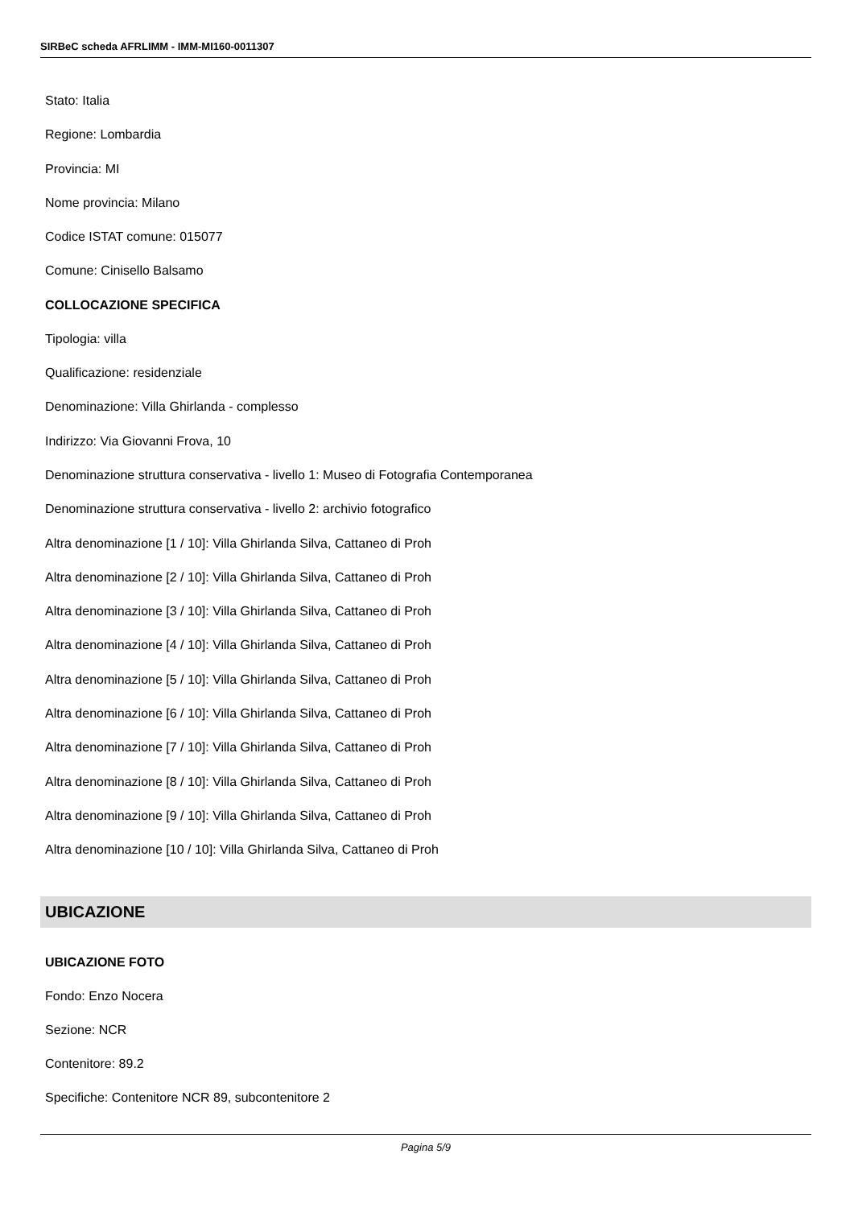SIRBeC scheda AFRLIMM - IMM-MI160-0011307
Stato: Italia
Regione: Lombardia
Provincia: MI
Nome provincia: Milano
Codice ISTAT comune: 015077
Comune: Cinisello Balsamo
COLLOCAZIONE SPECIFICA
Tipologia: villa
Qualificazione: residenziale
Denominazione: Villa Ghirlanda - complesso
Indirizzo: Via Giovanni Frova, 10
Denominazione struttura conservativa - livello 1: Museo di Fotografia Contemporanea
Denominazione struttura conservativa - livello 2: archivio fotografico
Altra denominazione [1 / 10]: Villa Ghirlanda Silva, Cattaneo di Proh
Altra denominazione [2 / 10]: Villa Ghirlanda Silva, Cattaneo di Proh
Altra denominazione [3 / 10]: Villa Ghirlanda Silva, Cattaneo di Proh
Altra denominazione [4 / 10]: Villa Ghirlanda Silva, Cattaneo di Proh
Altra denominazione [5 / 10]: Villa Ghirlanda Silva, Cattaneo di Proh
Altra denominazione [6 / 10]: Villa Ghirlanda Silva, Cattaneo di Proh
Altra denominazione [7 / 10]: Villa Ghirlanda Silva, Cattaneo di Proh
Altra denominazione [8 / 10]: Villa Ghirlanda Silva, Cattaneo di Proh
Altra denominazione [9 / 10]: Villa Ghirlanda Silva, Cattaneo di Proh
Altra denominazione [10 / 10]: Villa Ghirlanda Silva, Cattaneo di Proh
UBICAZIONE
UBICAZIONE FOTO
Fondo: Enzo Nocera
Sezione: NCR
Contenitore: 89.2
Specifiche: Contenitore NCR 89, subcontenitore 2
Pagina 5/9